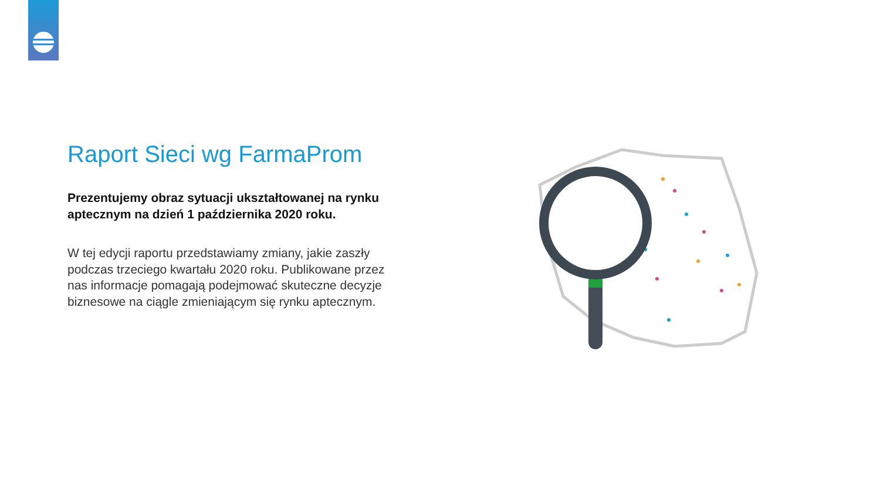Raport Sieci wg FarmaProm
Prezentujemy obraz sytuacji ukształtowanej na rynku aptecznym na dzień 1 października 2020 roku.
W tej edycji raportu przedstawiamy zmiany, jakie zaszły podczas trzeciego kwartału 2020 roku. Publikowane przez nas informacje pomagają podejmować skuteczne decyzje biznesowe na ciągle zmieniającym się rynku aptecznym.